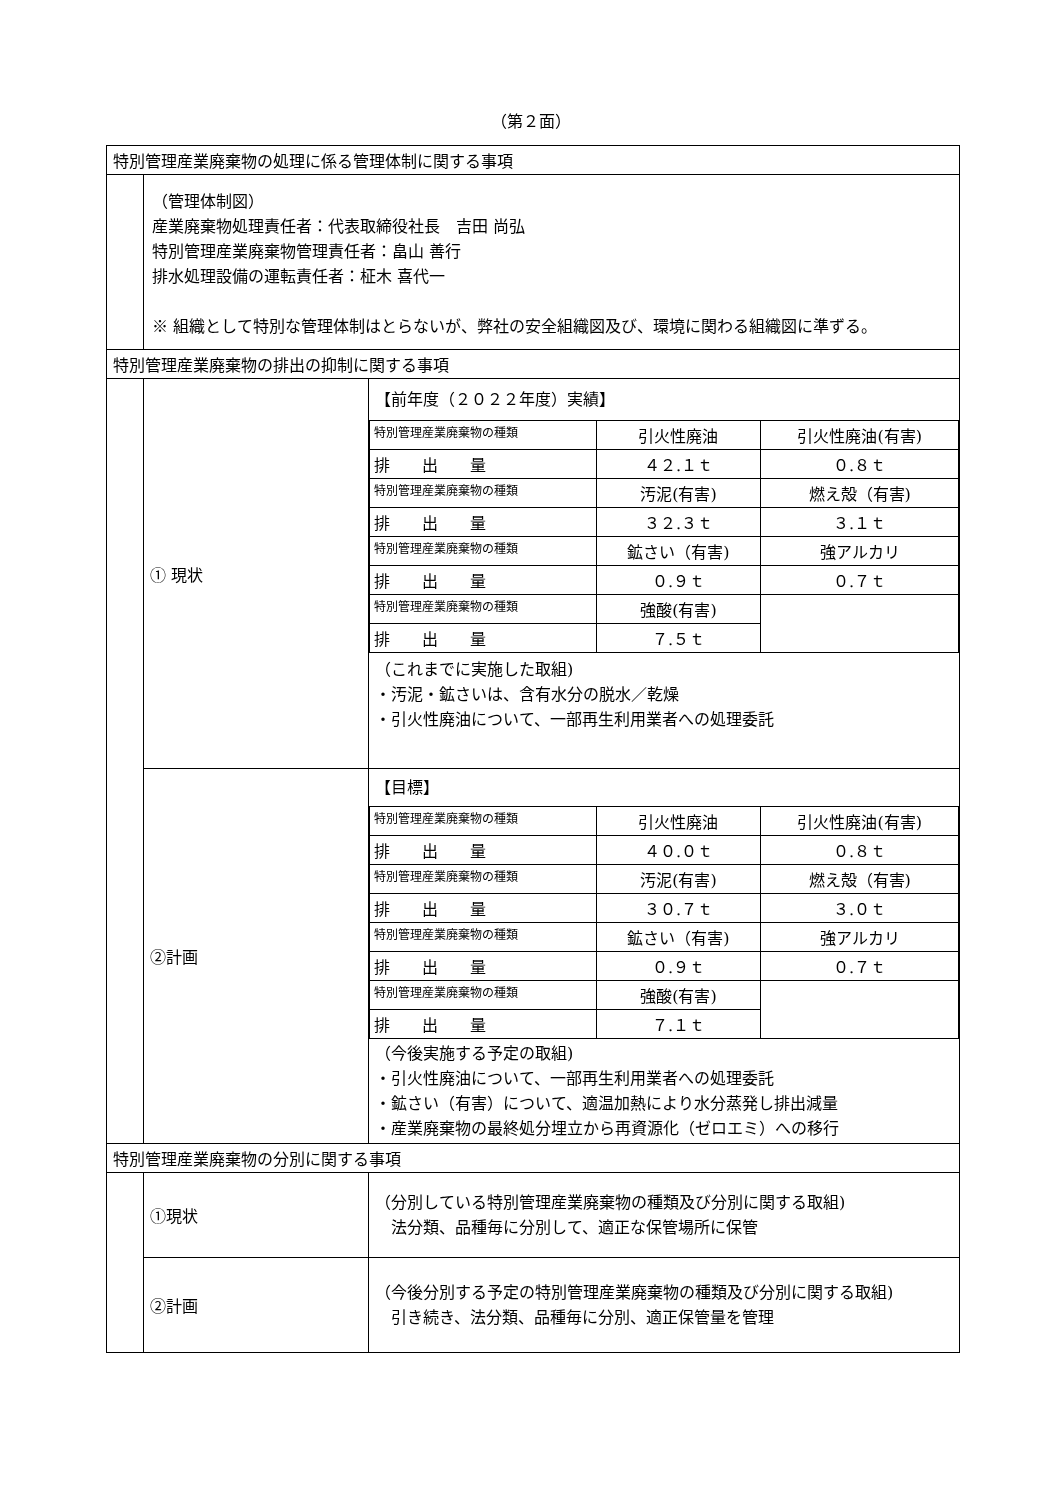（第２面）
| 特別管理産業廃棄物の処理に係る管理体制に関する事項 | | |
| | （管理体制図） 産業廃棄物処理責任者：代表取締役社長 吉田 尚弘 特別管理産業廃棄物管理責任者：畠山 善行 排水処理設備の運転責任者：柾木 喜代一 ※ 組織として特別な管理体制はとらないが、弊社の安全組織図及び、環境に関わる組織図に準ずる。 | |
| 特別管理産業廃棄物の排出の抑制に関する事項 | | |
| | ① 現状 | 【前年度（２０２２年度）実績】 / 特別管理産業廃棄物の種類 / 引火性廃油 / 引火性廃油(有害) / / 排 出 量 / ４２.１ｔ / ０.８ｔ / / 特別管理産業廃棄物の種類 / 汚泥(有害) / 燃え殻（有害) / / 排 出 量 / ３２.３ｔ / ３.１ｔ / / 特別管理産業廃棄物の種類 / 鉱さい（有害) / 強アルカリ / / 排 出 量 / ０.９ｔ / ０.７ｔ / / 特別管理産業廃棄物の種類 / 強酸(有害) / / / 排 出 量 / ７.５ｔ / / （これまでに実施した取組) ・汚泥・鉱さいは、含有水分の脱水／乾燥 ・引火性廃油について、一部再生利用業者への処理委託 |
| | ②計画 | 【目標】 / 特別管理産業廃棄物の種類 / 引火性廃油 / 引火性廃油(有害) / / 排 出 量 / ４０.０ｔ / ０.８ｔ / / 特別管理産業廃棄物の種類 / 汚泥(有害) / 燃え殻（有害) / / 排 出 量 / ３０.７ｔ / ３.０ｔ / / 特別管理産業廃棄物の種類 / 鉱さい（有害) / 強アルカリ / / 排 出 量 / ０.９ｔ / ０.７ｔ / / 特別管理産業廃棄物の種類 / 強酸(有害) / / / 排 出 量 / ７.１ｔ / / （今後実施する予定の取組) ・引火性廃油について、一部再生利用業者への処理委託 ・鉱さい（有害）について、適温加熱により水分蒸発し排出減量 ・産業廃棄物の最終処分埋立から再資源化（ゼロエミ）への移行 |
| 特別管理産業廃棄物の分別に関する事項 | | |
| | ①現状 | （分別している特別管理産業廃棄物の種類及び分別に関する取組) 法分類、品種毎に分別して、適正な保管場所に保管 |
| | ②計画 | （今後分別する予定の特別管理産業廃棄物の種類及び分別に関する取組) 引き続き、法分類、品種毎に分別、適正保管量を管理 |